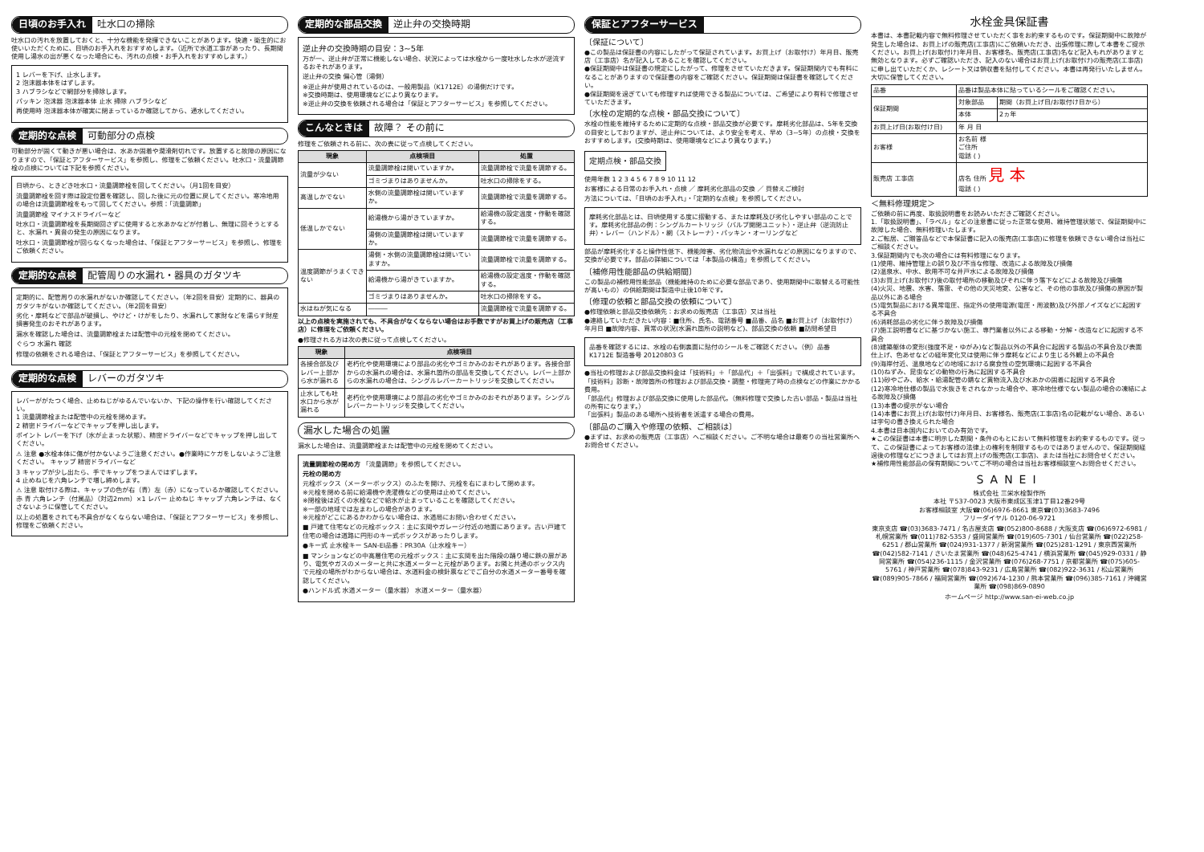日頃のお手入れ 吐水口の掃除
吐水口の汚れを放置しておくと、十分な機能を発揮できないことがあります。快適・衛生的にお使いいただくために、日頃のお手入れをおすすめします。（近所で水道工事があったり、長期間使用し湯水の出が悪くなった場合にも、汚れの点検・お手入れをおすすめします。）
1 レバーを下げ、止水します。
2 泡沫器本体をはずします。
3 ハブラシなどで網部分を掃除します。
パッキン 泡沫器 泡沫器本体 止水 掃除 ハブラシなど
再使用時 泡沫器本体が確実に閉まっているか確認してから、通水してください。
定期的な点検 可動部分の点検
可動部分が固くて動きが悪い場合は、水あか固着や潤滑剤切れです。放置すると故障の原因になりますので、「保証とアフターサービス」を参照し、修理をご依頼ください。吐水口・流量調節栓の点検については下記を参照ください。
日頃から、ときどき吐水口・流量調節栓を回してください。（月1回を目安）
流量調節栓を回す際は設定位置を確認し、回した後に元の位置に戻してください。寒冷地用の場合は流量調節栓をもって回してください。参照：「流量調節」
流量調節栓 マイナスドライバーなど
吐水口・流量調節栓を長期間回さずに使用すると水あかなどが付着し、無理に回そうとすると、水漏れ・異音の発生の原因になります。
吐水口・流量調節栓が回らなくなった場合は、「保証とアフターサービス」を参照し、修理をご依頼ください。
定期的な点検 配管周りの水漏れ・器具のガタツキ
定期的に、配管周りの水漏れがないか確認してください。（年2回を目安）定期的に、器具のガタツキがないか確認してください。（年2回を目安）
劣化・摩耗などで部品が破損し、やけど・けがをしたり、水漏れして家財などを濡らす財産損害発生のおそれがあります。
漏水を確認した場合は、流量調節栓または配管中の元栓を閉めてください。
ぐらつ 水漏れ 確認
修理の依頼をされる場合は、「保証とアフターサービス」を参照してください。
定期的な点検 レバーのガタツキ
レバーががたつく場合、止めねじがゆるんでいないか、下記の操作を行い確認してください。
1 流量調節栓または配管中の元栓を閉めます。
2 精密ドライバーなどでキャップを押し出します。
ポイント レバーを下げ（水が止まった状態）、精密ドライバーなどでキャップを押し出してください。
⚠ 注意 ●水栓本体に傷が付かないようご注意ください。●作業時にケガをしないようご注意ください。 キャップ 精密ドライバーなど
3 キャップが少し出たら、手でキャップをつまんではずします。
4 止めねじを六角レンチで増し締めします。
⚠ 注意 取付ける際は、キャップの色が右（青）左（赤）になっているか確認してください。 赤 青 六角レンチ（付属品）（対辺2mm）×1 レバー 止めねじ キャップ 六角レンチは、なくさないように保管してください。
以上の処置をされても不具合がなくならない場合は、「保証とアフターサービス」を参照し、修理をご依頼ください。
定期的な部品交換 逆止弁の交換時期
逆止弁の交換時期の目安：3~5年
万が一、逆止弁が正常に機能しない場合、状況によっては水栓から一度吐水した水が逆流するおそれがあります。
逆止弁の交換 偏心管（湯側）
※逆止弁が使用されているのは、一般用製品（K1712E）の湯側だけです。
※交換時期は、使用環境などにより異なります。
※逆止弁の交換を依頼される場合は「保証とアフターサービス」を参照してください。
こんなときは 故障？ その前に
修理をご依頼される前に、次の表に従って点検してください。
| 現象 | 点検項目 | 処置 |
| --- | --- | --- |
| 流量が少ない | 流量調節栓は開いていますか。 | 流量調節栓で流量を調節する。 |
| | ゴミづまりはありませんか。 | 吐水口の掃除をする。 |
| 高温しかでない | 水側の流量調節栓は開いていますか。 | 流量調節栓で流量を調節する。 |
| 低温しかでない | 給湯機から湯がきていますか。 | 給湯機の設定温度・作動を確認する。 |
| | 湯側の流量調節栓は開いていますか。 | 流量調節栓で流量を調節する。 |
| 温度調節がうまくできない | 湯側・水側の流量調節栓は開いていますか。 | 流量調節栓で流量を調節する。 |
| | 給湯機から湯がきていますか。 | 給湯機の設定温度・作動を確認する。 |
| | ゴミづまりはありませんか。 | 吐水口の掃除をする。 |
| 水はねが気になる | ――― | 流量調節栓で流量を調節する。 |
以上の点検を実施されても、不具合がなくならない場合はお手数ですがお買上げの販売店（工事店）に修理をご依頼ください。
●修理される方は次の表に従って点検してください。
| 現象 | 点検項目 |
| --- | --- |
| 各接合部及びレバー上部から水が漏れる | 老朽化や使用環境により部品の劣化やゴミかみのおそれがあります。各接合部からの水漏れの場合は、水漏れ箇所の部品を交換してください。レバー上部からの水漏れの場合は、シングルレバーカートリッジを交換してください。 |
| 止水しても吐水口から水が漏れる | 老朽化や使用環境により部品の劣化やゴミかみのおそれがあります。シングルレバーカートリッジを交換してください。 |
漏水した場合の処置
漏水した場合は、流量調節栓または配管中の元栓を閉めてください。
流量調節栓の閉め方 「流量調節」を参照してください。
元栓の閉め方
元栓ボックス（メーターボックス）のふたを開け、元栓を右にまわして閉めます。
※元栓を閉める前に給湯機や洗濯機などの使用は止めてください。
※閉栓後は近くの水栓などで給水が止まっていることを確認してください。
※一部の地域では左まわしの場合があります。
※元栓がどこにあるかわからない場合は、水道局にお問い合わせください。
■ 戸建て住宅などの元栓ボックス：主に玄関やガレージ付近の地面にあります。古い戸建て住宅の場合は道路に円形のキー式ボックスがあったりします。
●キー式 止水栓キー SAN-EI品番：PR30A（止水栓キー）
■ マンションなどの中高層住宅の元栓ボックス：主に玄関を出た階段の踊り場に鉄の扉があり、電気やガスのメーターと共に水道メーターと元栓があります。お隣と共通のボックス内で元栓の場所がわからない場合は、水道料金の検針票などでご自分の水道メーター番号を確認してください。
●ハンドル式 水道メーター（量水器） 水道メーター（量水器）
保証とアフターサービス
〔保証について〕
●この製品は保証書の内容にしたがって保証されています。お買上げ（お取付け）年月日、販売店（工事店）名が記入してあることを確認してください。
●保証期間中は保証書の規定にしたがって、修理をさせていただきます。保証期間内でも有料になることがありますので保証書の内容をご確認ください。保証期間は保証書を確認してください。
●保証期間を過ぎていても修理すれば使用できる製品については、ご希望により有料で修理させていただきます。
〔水栓の定期的な点検・部品交換について〕
水栓の性能を維持するために定期的な点検・部品交換が必要です。摩耗劣化部品は、5年を交換の目安としておりますが、逆止弁については、より安全を考え、早め（3~5年）の点検・交換をおすすめします。(交換時期は、使用環境などにより異なります。)
定期点検・部品交換
使用年数 1 2 3 4 5 6 7 8 9 10 11 12
お客様による日常のお手入れ・点検 ／ 摩耗劣化部品の交換 ／ 買替えご検討
方法については、「日頃のお手入れ」・「定期的な点検」を参照してください。
摩耗劣化部品とは、日頃使用する度に摺動する、または摩耗及び劣化しやすい部品のことです。摩耗劣化部品の例：シングルカートリッジ（バルブ開閉ユニット）・逆止弁（逆流防止弁）・レバー（ハンドル）・網（ストレーナ）・パッキン・オーリングなど
部品が摩耗劣化すると操作性低下、機能障害、劣化物流出や水漏れなどの原因になりますので、交換が必要です。部品の詳細については「本製品の構造」を参照してください。
〔補修用性能部品の供給期間〕
この製品の補修用性能部品（機能維持のために必要な部品であり、使用期間中に取替える可能性が高いもの）の供給期間は製造中止後10年です。
〔修理の依頼と部品交換の依頼について〕
●修理依頼と部品交換依頼先：お求めの販売店（工事店）又は当社
●連絡していただきたい内容：■住所、氏名、電話番号 ■品番、品名 ■お買上げ（お取付け）年月日 ■故障内容、異常の状況(水漏れ箇所の説明など)、部品交換の依頼 ■訪問希望日
品番を確認するには、水栓の右側裏面に貼付のシールをご確認ください。（例）品番 K1712E 製造番号 20120803 G
●当社の修理および部品交換料金は「技術料」＋「部品代」＋「出張料」で構成されています。
「技術料」診断・故障箇所の修理および部品交換・調整・修理完了時の点検などの作業にかかる費用。
「部品代」修理および部品交換に使用した部品代。（無料修理で交換した古い部品・製品は当社の所有になります。）
「出張料」製品のある場所へ技術者を派遣する場合の費用。
〔部品のご購入や修理の依頼、ご相談は〕
●まずは、お求めの販売店（工事店）へご相談ください。ご不明な場合は最寄りの当社営業所へお問合せください。
水栓金具保証書
本書は、本書記載内容で無料修理させていただく事をお約束するものです。保証期間中に故障が発生した場合は、お買上げの販売店(工事店)にご依頼いただき、出張修理に際して本書をご提示ください。お買上げ(お取付け)年月日、お客様名、販売店(工事店)名など記入もれがありますと無効となります。必ずご確認いただき、記入のない場合はお買上げ(お取付け)の販売店(工事店)に申し出ていただくか、レシート又は領収書を貼付してください。本書は再発行いたしません。大切に保管してください。
| 品番 | 品番は製品本体に貼っているシールをご確認ください。 | |
| 保証期間 | 対象部品 | 期間（お買上げ日/お取付け日から） |
| | 本体 | 2ヵ年 |
| お買上げ日(お取付け日) | 年 月 日 | |
| お客様 | お名前 様 ご住所 電話 ( ) | |
| 販売店 工事店 | 店名 住所 見 本 電話 ( ) | |
＜無料修理規定＞
ご依頼の前に再度、取扱説明書をお読みいただきご確認ください。
1.「取扱説明書」、「ラベル」などの注意書に従った正常な使用、維持管理状態で、保証期間中に故障した場合、無料修理いたします。
2.ご転居、ご贈答品などで本保証書に記入の販売店(工事店)に修理を依頼できない場合は当社にご相談ください。
3.保証期間内でも次の場合には有料修理になります。
(1)使用、維持管理上の誤り及び不当な修理、改造による故障及び損傷
(2)温泉水、中水、飲用不可な井戸水による故障及び損傷
(3)お買上げ(お取付け)後の取付場所の移動及びそれに伴う落下などによる故障及び損傷
(4)火災、地震、水害、落雷、その他の天災地変、公害など、その他の事故及び損傷の原因が製品以外にある場合
(5)電気製品における異常電圧、指定外の使用電源(電圧・周波数)及び外部ノイズなどに起因する不具合
(6)消耗部品の劣化に伴う故障及び損傷
(7)施工説明書などに基づかない施工、専門業者以外による移動・分解・改造などに起因する不具合
(8)建築躯体の変形(強度不足・ゆがみ)など製品以外の不具合に起因する製品の不具合及び表面仕上げ、色あせなどの経年変化又は使用に伴う摩耗などにより生じる外観上の不具合
(9)海岸付近、温泉地などの地域における腐食性の空気環境に起因する不具合
(10)ねずみ、昆虫などの動物の行為に起因する不具合
(11)砂やごみ、給水・給湯配管の錆など異物流入及び水あかの固着に起因する不具合
(12)寒冷地仕様の製品で水抜きをされなかった場合や、寒冷地仕様でない製品の場合の凍結による故障及び損傷
(13)本書の提示がない場合
(14)本書にお買上げ(お取付け)年月日、お客様名、販売店(工事店)名の記載がない場合、あるいは字句の書き換えられた場合
4.本書は日本国内においてのみ有効です。
★この保証書は本書に明示した期間・条件のもとにおいて無料修理をお約束するものです。従って、この保証書によってお客様の法律上の権利を制限するものではありませんので、保証期間経過後の修理などにつきましてはお買上げの販売店(工事店)、または当社にお問合せください。
★補修用性能部品の保有期間についてご不明の場合は当社お客様相談室へお問合せください。
SANEI
株式会社 三栄水栓製作所
本社 〒537-0023 大阪市東成区玉津1丁目12番29号
お客様相談室 大阪☎(06)6976-8661 東京☎(03)3683-7496
フリーダイヤル 0120-06-9721
東京支店 ☎(03)3683-7471 / 名古屋支店 ☎(052)800-8688 / 大阪支店 ☎(06)6972-6981 / 札幌営業所 ☎(011)782-5353 / 盛岡営業所 ☎(019)605-7301 / 仙台営業所 ☎(022)258-6251 / 郡山営業所 ☎(024)931-1377 / 新潟営業所 ☎(025)281-1291 / 東京西営業所 ☎(042)582-7141 / さいたま営業所 ☎(048)625-4741 / 横浜営業所 ☎(045)929-0331 / 静岡営業所 ☎(054)236-1115 / 金沢営業所 ☎(076)268-7751 / 京都営業所 ☎(075)605-5761 / 神戸営業所 ☎(078)843-9231 / 広島営業所 ☎(082)922-3631 / 松山営業所 ☎(089)905-7866 / 福岡営業所 ☎(092)674-1230 / 熊本営業所 ☎(096)385-7161 / 沖縄営業所 ☎(098)869-0890
ホームページ http://www.san-ei-web.co.jp